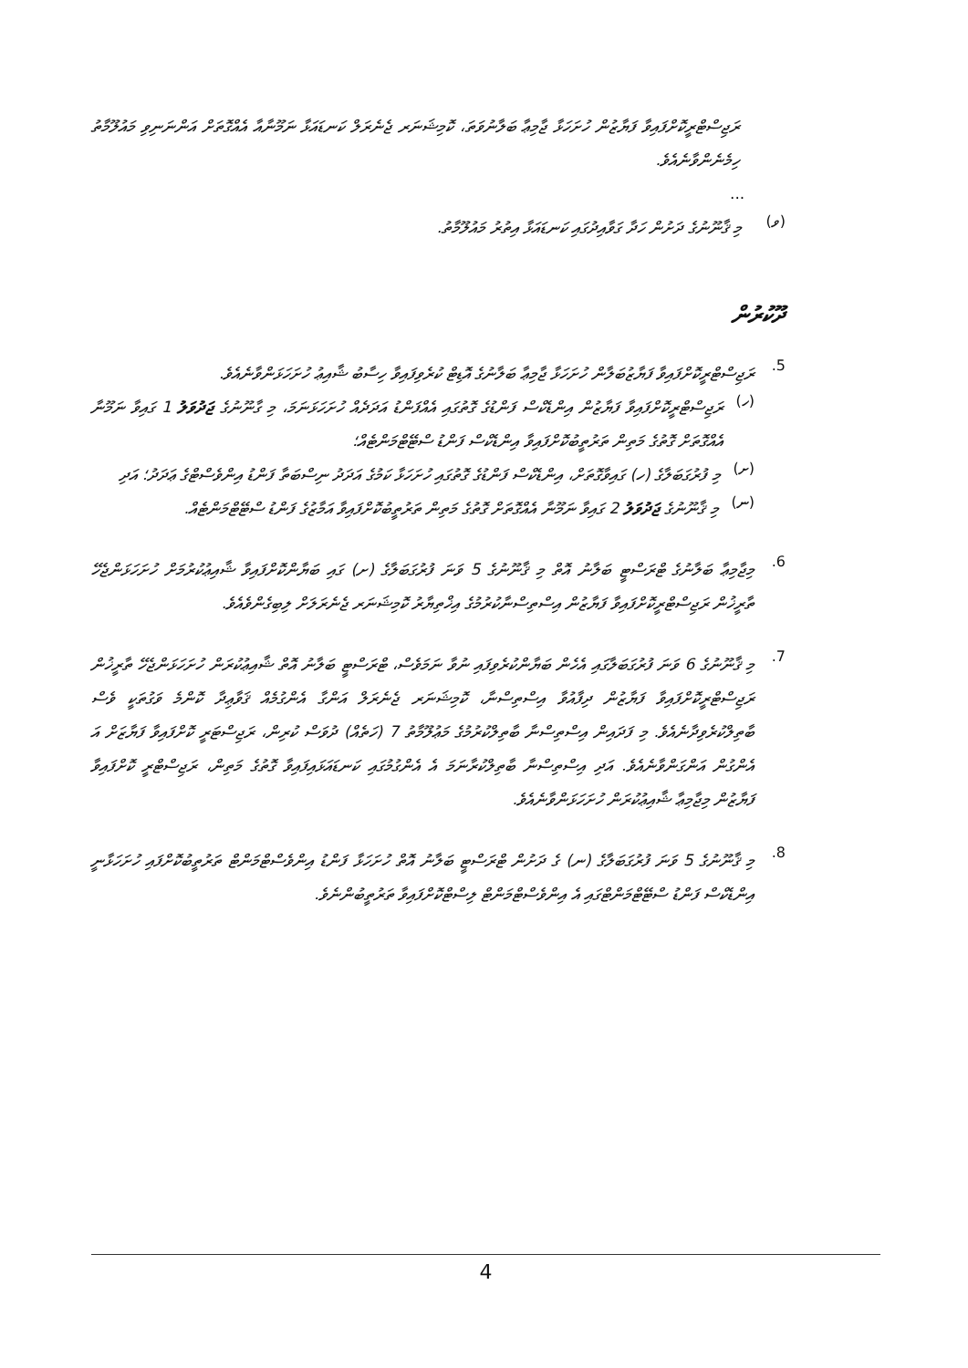ރަޖިސްޓްރީކޮށްފައިވާ ފަޔާޒުން ހުށަހަޅާ ޖާމިޢާ ބަލާނުވަތަ، ކޮމިޝަނަރ ޖެނެރަލް ކަނޑައަޅާ ނަމޫނާއާ އެއްގޮތަށް އަންނަނިވި މައުލޫމާތު ހިމެނެންވާނެއެވެ.
...
(ވ)
މި ޤާނޫނުގެ ދަށުން ހަދާ ގަވާއިދުގައި ކަނޑައަޅާ އިތުރު މައުލޫމާތު.
ދޫކުރުން
5.
ރަޖިސްޓްރީކޮށްފައިވާ ފަޔާޒުބަލާން ހުށަހަޅާ ޖާމިޢާ ބަލާނުގެ އޮޑިޓް ކުރެވިފައިވާ ހިސާބު ޝާއިޢު ހުށަހަޅަންވާނެއެވެ.
(ހ)
ރަޖިސްޓްރީކޮށްފައިވާ ފަޔާޒުން އިންޑެކްސް ފަންޑުގެ ގޮތުގައި އެއްފަންޑު އަދަދެއް ހުށަހަޅަނަމަ، މި ގާނޫނުގެ ޖަދުވަލު 1 ގައިވާ ނަމޫނާ އެއްގޮތަށް ގޮތުގެ މަތިން ތަރުތީބުކޮށްފައިވާ އިންޑެކްސް ފަންޑު ސްޓޭޓްމަންޓެއް؛
(ށ)
މި ފުރުގަބަލާގެ (ހ) ގައިވާގޮތަށް، އިންޑެކްސް ފަންޑުގެ ގޮތުގައި ހުށަހަޅާ ކަމުގެ އަދަދު ނިސްބަތާ ފަންޑު އިންވެސްޓްގެ ޢަދަދު؛ އަދި
(ނ)
މި ޤާނޫނުގެ ޖަދުވަލު 2 ގައިވާ ނަމޫނާ އެއްގޮތަށް ގޮތުގެ މަތިން ތަރުތީބުކޮށްފައިވާ އަމާޒުގެ ފަންޑު ސްޓޭޓްމަންޓެއް.
6.
މިޖާމިޢާ ބަލާނުގެ ޓްރަސްޓީ ބަލާނު އޮތް މި ޤާނޫނުގެ 5 ވަނަ ފުރުގަބަލާގެ (ށ) ގައި ބަޔާންކޮށްފައިވާ ޝާއިޢުކުރުމަށް ހުށަހަޅަންޖެހޭ ތާރީޚުން ރަޖިސްޓްރީކޮށްފައިވާ ފަޔާޒުން އިސްތިސްނާކުރުމުގެ އިޚްތިޔާރު ކޮމިޝަނަރ ޖެނެރަލަށް ލިބިގެންވެއެވެ.
7.
މި ޤާނޫނުގެ 6 ވަނަ ފުރުގަބަލާގައި އެހެން ބަޔާންކުރެވިފައި ނުވާ ނަމަވެސް، ޓްރަސްޓީ ބަލާނު އޮތް ޝާއިޢުކުރަން ހުށަހަޅަންޖެހޭ ތާރީޚުން ރަޖިސްޓްރީކޮށްފައިވާ ފަޔާޒުން ދިފާއުވާ އިސްތިސްނާ، ކޮމިޝަނަރ ޖެނެރަލް އަންގާ އެންގުމެއް ޤަވާޢިދާ ކޮންމެ ވަގުތަކީ ވެސް ބާތިލްކުރެވިދާނެއެވެ. މި ފަދައިން އިސްތިސްނާ ބާތިލްކުރުމުގެ މަޢުލޫމާތު 7 (ހަތެއް) ދުވަސް ކުރިން، ރަޖިސްޓަރީ ކޮށްފައިވާ ފަޔާޒަށް އަ އެންގުން އަންގަންވާނެއެވެ. އަދި އިސްތިސްނާ ބާތިލްކުރާނަމަ އެ އެންގުމުގައި ކަނޑައަޅައިފައިވާ ގޮތުގެ މަތިން، ރަޖިސްޓްރީ ކޮށްފައިވާ ފަޔާޒުން މިޖާމިޢާ ޝާއިޢުކުރަން ހުށަހަޅަންވާނެއެވެ.
8.
މި ޤާނޫނުގެ 5 ވަނަ ފުރުގަބަލާގެ (ނ) ގެ ދަށުން ޓްރަސްޓީ ބަލާނު އޮތް ހުށަހަޅާ ފަންޑު އިންވެސްޓްމަންޓް ތަރުތީބުކޮށްފައި ހުށަހަޅާނީ އިންޑެކްސް ފަންޑު ސްޓޭޓްމަންޓްގައި އެ އިންވެސްޓްމަންޓް ލިސްޓްކޮށްފައިވާ ތަރުތީބުންނެވެ.
4